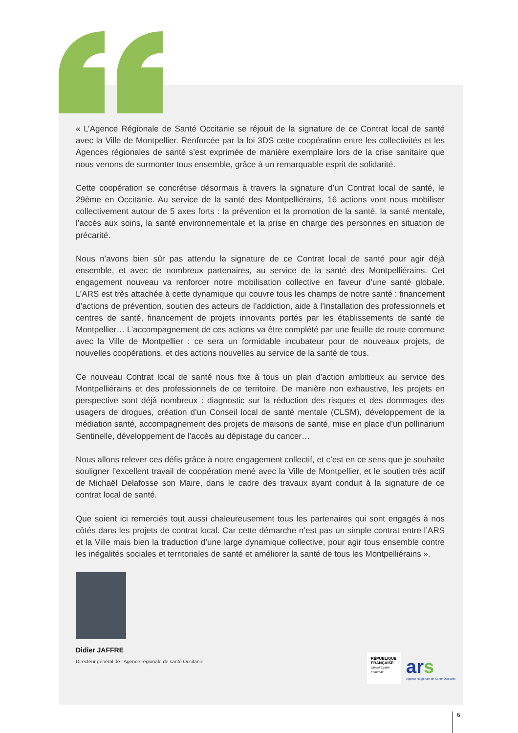« L’Agence Régionale de Santé Occitanie se réjouit de la signature de ce Contrat local de santé avec la Ville de Montpellier. Renforcée par la loi 3DS cette coopération entre les collectivités et les Agences régionales de santé s’est exprimée de manière exemplaire lors de la crise sanitaire que nous venons de surmonter tous ensemble, grâce à un remarquable esprit de solidarité.
Cette coopération se concrétise désormais à travers la signature d’un Contrat local de santé, le 29ème en Occitanie. Au service de la santé des Montpelliérains, 16 actions vont nous mobiliser collectivement autour de 5 axes forts : la prévention et la promotion de la santé, la santé mentale, l’accès aux soins, la santé environnementale et la prise en charge des personnes en situation de précarité.
Nous n’avons bien sûr pas attendu la signature de ce Contrat local de santé pour agir déjà ensemble, et avec de nombreux partenaires, au service de la santé des Montpelliérains. Cet engagement nouveau va renforcer notre mobilisation collective en faveur d’une santé globale. L’ARS est très attachée à cette dynamique qui couvre tous les champs de notre santé : financement d’actions de prévention, soutien des acteurs de l’addiction, aide à l’installation des professionnels et centres de santé, financement de projets innovants portés par les établissements de santé de Montpellier… L’accompagnement de ces actions va être complété par une feuille de route commune avec la Ville de Montpellier : ce sera un formidable incubateur pour de nouveaux projets, de nouvelles coopérations, et des actions nouvelles au service de la santé de tous.
Ce nouveau Contrat local de santé nous fixe à tous un plan d’action ambitieux au service des Montpelliérains et des professionnels de ce territoire. De manière non exhaustive, les projets en perspective sont déjà nombreux : diagnostic sur la réduction des risques et des dommages des usagers de drogues, création d’un Conseil local de santé mentale (CLSM), développement de la médiation santé, accompagnement des projets de maisons de santé, mise en place d’un pollinarium Sentinelle, développement de l’accès au dépistage du cancer…
Nous allons relever ces défis grâce à notre engagement collectif, et c’est en ce sens que je souhaite souligner l’excellent travail de coopération mené avec la Ville de Montpellier, et le soutien très actif de Michaël Delafosse son Maire, dans le cadre des travaux ayant conduit à la signature de ce contrat local de santé.
Que soient ici remerciés tout aussi chaleureusement tous les partenaires qui sont engagés à nos côtés dans les projets de contrat local. Car cette démarche n’est pas un simple contrat entre l’ARS et la Ville mais bien la traduction d’une large dynamique collective, pour agir tous ensemble contre les inégalités sociales et territoriales de santé et améliorer la santé de tous les Montpelliérains ».
Didier JAFFRE
Directeur général de l’Agence régionale de santé Occitanie
RÉPUBLIQUE FRANÇAISE
Liberté Égalité Fraternité
ars
Agence Régionale de Santé Occitanie
6